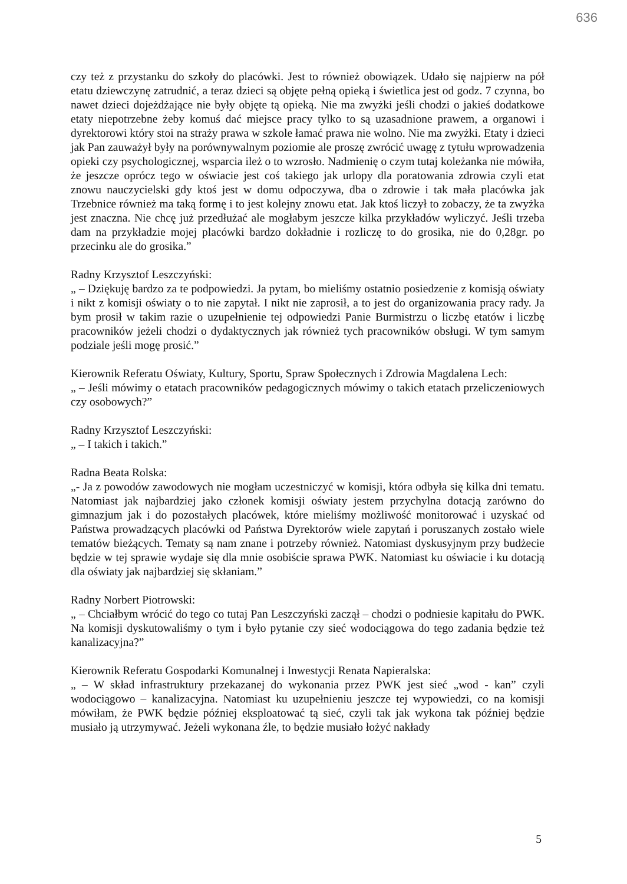636
czy też z przystanku do szkoły do placówki. Jest to również obowiązek. Udało się najpierw na pół etatu dziewczynę zatrudnić, a teraz dzieci są objęte pełną opieką i świetlica jest od godz. 7 czynna, bo nawet dzieci dojeżdżające nie były objęte tą opieką. Nie ma zwyżki jeśli chodzi o jakieś dodatkowe etaty niepotrzebne żeby komuś dać miejsce pracy tylko to są uzasadnione prawem, a organowi i dyrektorowi który stoi na straży prawa w szkole łamać prawa nie wolno. Nie ma zwyżki. Etaty i dzieci jak Pan zauważył były na porównywalnym poziomie ale proszę zwrócić uwagę z tytułu wprowadzenia opieki czy psychologicznej, wsparcia ileż o to wzrosło. Nadmienię o czym tutaj koleżanka nie mówiła, że jeszcze oprócz tego w oświacie jest coś takiego jak urlopy dla poratowania zdrowia czyli etat znowu nauczycielski gdy ktoś jest w domu odpoczywa, dba o zdrowie i tak mała placówka jak Trzebnice również ma taką formę i to jest kolejny znowu etat. Jak ktoś liczył to zobaczy, że ta zwyżka jest znaczna. Nie chcę już przedłużać ale mogłabym jeszcze kilka przykładów wyliczyć. Jeśli trzeba dam na przykładzie mojej placówki bardzo dokładnie i rozliczę to do grosika, nie do 0,28gr. po przecinku ale do grosika.”
Radny Krzysztof Leszczyński:
„ – Dziękuję bardzo za te podpowiedzi. Ja pytam, bo mieliśmy ostatnio posiedzenie z komisją oświaty i nikt z komisji oświaty o to nie zapytał. I nikt nie zaprosił, a to jest do organizowania pracy rady. Ja bym prosił w takim razie o uzupełnienie tej odpowiedzi Panie Burmistrzu o liczbę etatów i liczbę pracowników jeżeli chodzi o dydaktycznych jak również tych pracowników obsługi. W tym samym podziale jeśli mogę prosić.”
Kierownik Referatu Oświaty, Kultury, Sportu, Spraw Społecznych i Zdrowia Magdalena Lech:
„ – Jeśli mówimy o etatach pracowników pedagogicznych mówimy o takich etatach przeliczeniowych czy osobowych?”
Radny Krzysztof Leszczyński:
„ – I takich i takich.”
Radna Beata Rolska:
„- Ja z powodów zawodowych nie mogłam uczestniczyć w komisji, która odbyła się kilka dni tematu. Natomiast jak najbardziej jako członek komisji oświaty jestem przychylna dotacją zarówno do gimnazjum jak i do pozostałych placówek, które mieliśmy możliwość monitorować i uzyskać od Państwa prowadzących placówki od Państwa Dyrektorów wiele zapytań i poruszanych zostało wiele tematów bieżących. Tematy są nam znane i potrzeby również. Natomiast dyskusyjnym przy budżecie będzie w tej sprawie wydaje się dla mnie osobiście sprawa PWK. Natomiast ku oświacie i ku dotacją dla oświaty jak najbardziej się skłaniam.”
Radny Norbert Piotrowski:
„ – Chciałbym wrócić do tego co tutaj Pan Leszczyński zaczął – chodzi o podniesie kapitału do PWK. Na komisji dyskutowaliśmy o tym i było pytanie czy sieć wodociągowa do tego zadania będzie też kanalizacyjna?”
Kierownik Referatu Gospodarki Komunalnej i Inwestycji Renata Napieralska:
„ – W skład infrastruktury przekazanej do wykonania przez PWK jest sieć „wod - kan” czyli wodociągowo – kanalizacyjna. Natomiast ku uzupełnieniu jeszcze tej wypowiedzi, co na komisji mówiłam, że PWK będzie później eksploatować tą sieć, czyli tak jak wykona tak później będzie musiało ją utrzymywać. Jeżeli wykonana źle, to będzie musiało łożyć nakłady
5